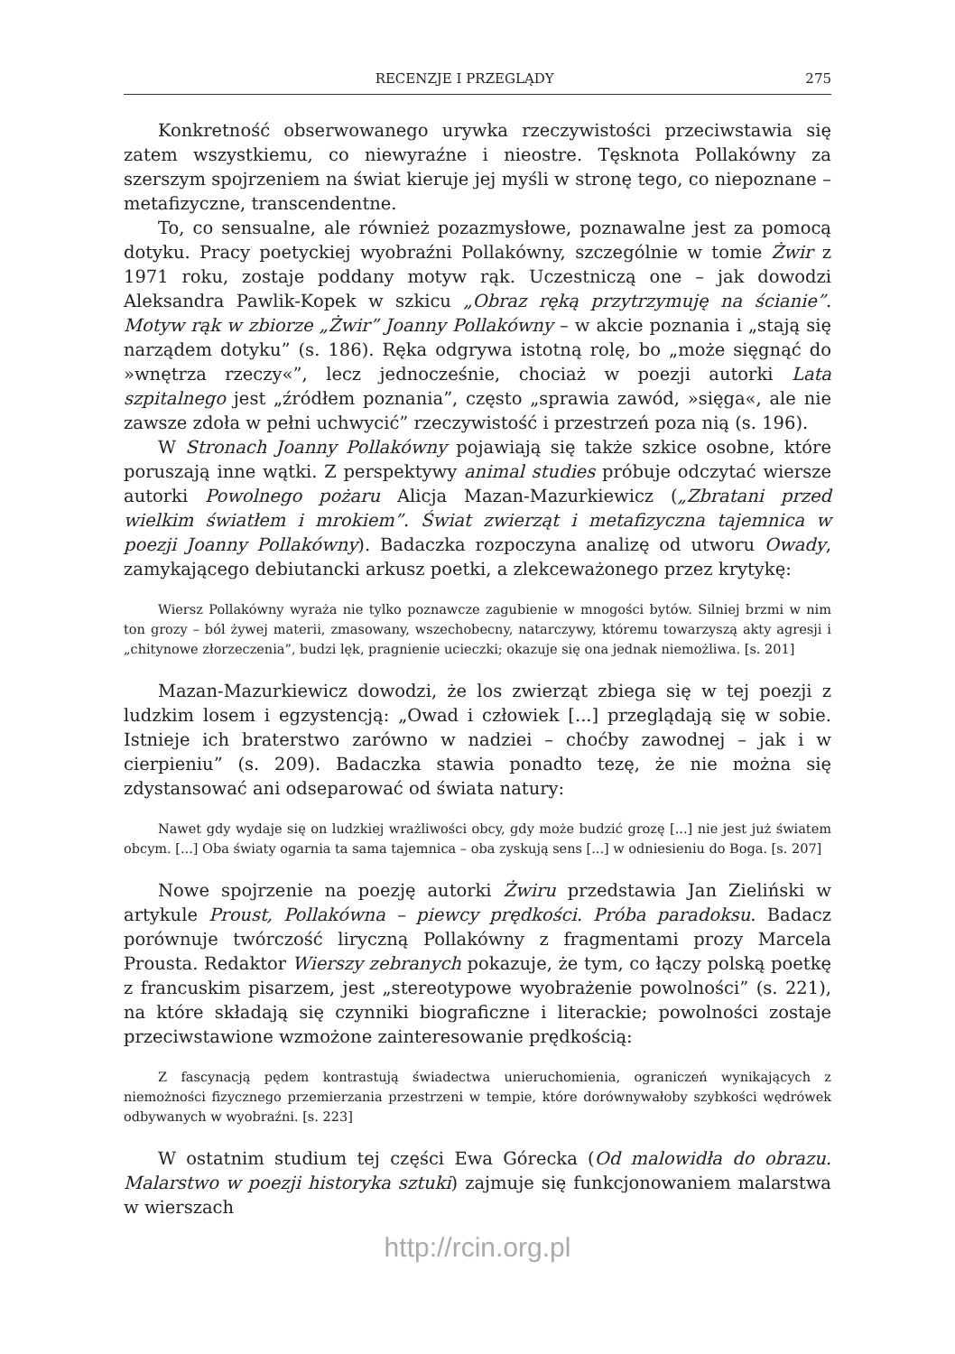RECENZJE I PRZEGLĄDY 275
Konkretność obserwowanego urywka rzeczywistości przeciwstawia się zatem wszystkiemu, co niewyraźne i nieostre. Tęsknota Pollakówny za szerszym spojrzeniem na świat kieruje jej myśli w stronę tego, co niepoznane – metafizyczne, transcendentne.
To, co sensualne, ale również pozazmysłowe, poznawalne jest za pomocą dotyku. Pracy poetyckiej wyobraźni Pollakówny, szczególnie w tomie Żwir z 1971 roku, zostaje poddany motyw rąk. Uczestniczą one – jak dowodzi Aleksandra Pawlik-Kopek w szkicu „Obraz ręką przytrzymuję na ścianie”. Motyw rąk w zbiorze „Żwir” Joanny Pollakówny – w akcie poznania i „stają się narządem dotyku” (s. 186). Ręka odgrywa istotną rolę, bo „może sięgnąć do »wnętrza rzeczy«”, lecz jednocześnie, chociaż w poezji autorki Lata szpitalnego jest „źródłem poznania”, często „sprawia zawód, »sięga«, ale nie zawsze zdoła w pełni uchwycić” rzeczywistość i przestrzeń poza nią (s. 196).
W Stronach Joanny Pollakówny pojawiają się także szkice osobne, które poruszają inne wątki. Z perspektywy animal studies próbuje odczytać wiersze autorki Powolnego pożaru Alicja Mazan-Mazurkiewicz („Zbratani przed wielkim światłem i mrokiem”. Świat zwierząt i metafizyczna tajemnica w poezji Joanny Pollakówny). Badaczka rozpoczyna analizę od utworu Owady, zamykającego debiutancki arkusz poetki, a zlekceważonego przez krytykę:
Wiersz Pollakówny wyraża nie tylko poznawcze zagubienie w mnogości bytów. Silniej brzmi w nim ton grozy – ból żywej materii, zmasowany, wszechobecny, natarczywy, któremu towarzyszą akty agresji i „chitynowe złorzeczenia”, budzi lęk, pragnienie ucieczki; okazuje się ona jednak niemożliwa. [s. 201]
Mazan-Mazurkiewicz dowodzi, że los zwierząt zbiega się w tej poezji z ludzkim losem i egzystencją: „Owad i człowiek [...] przeglądają się w sobie. Istnieje ich braterstwo zarówno w nadziei – choćby zawodnej – jak i w cierpieniu” (s. 209). Badaczka stawia ponadto tezę, że nie można się zdystansować ani odseparować od świata natury:
Nawet gdy wydaje się on ludzkiej wrażliwości obcy, gdy może budzić grozę [...] nie jest już światem obcym. [...] Oba światy ogarnia ta sama tajemnica – oba zyskują sens [...] w odniesieniu do Boga. [s. 207]
Nowe spojrzenie na poezję autorki Żwiru przedstawia Jan Zieliński w artykule Proust, Pollakówna – piewcy prędkości. Próba paradoksu. Badacz porównuje twórczość liryczną Pollakówny z fragmentami prozy Marcela Prousta. Redaktor Wierszy zebranych pokazuje, że tym, co łączy polską poetkę z francuskim pisarzem, jest „stereotypowe wyobrażenie powolności” (s. 221), na które składają się czynniki biograficzne i literackie; powolności zostaje przeciwstawione wzmożone zainteresowanie prędkością:
Z fascynacją pędem kontrastują świadectwa unieruchomienia, ograniczeń wynikających z niemożności fizycznego przemierzania przestrzeni w tempie, które dorównywałoby szybkości wędrówek odbywanych w wyobraźni. [s. 223]
W ostatnim studium tej części Ewa Górecka (Od malowidła do obrazu. Malarstwo w poezji historyka sztuki) zajmuje się funkcjonowaniem malarstwa w wierszach
http://rcin.org.pl